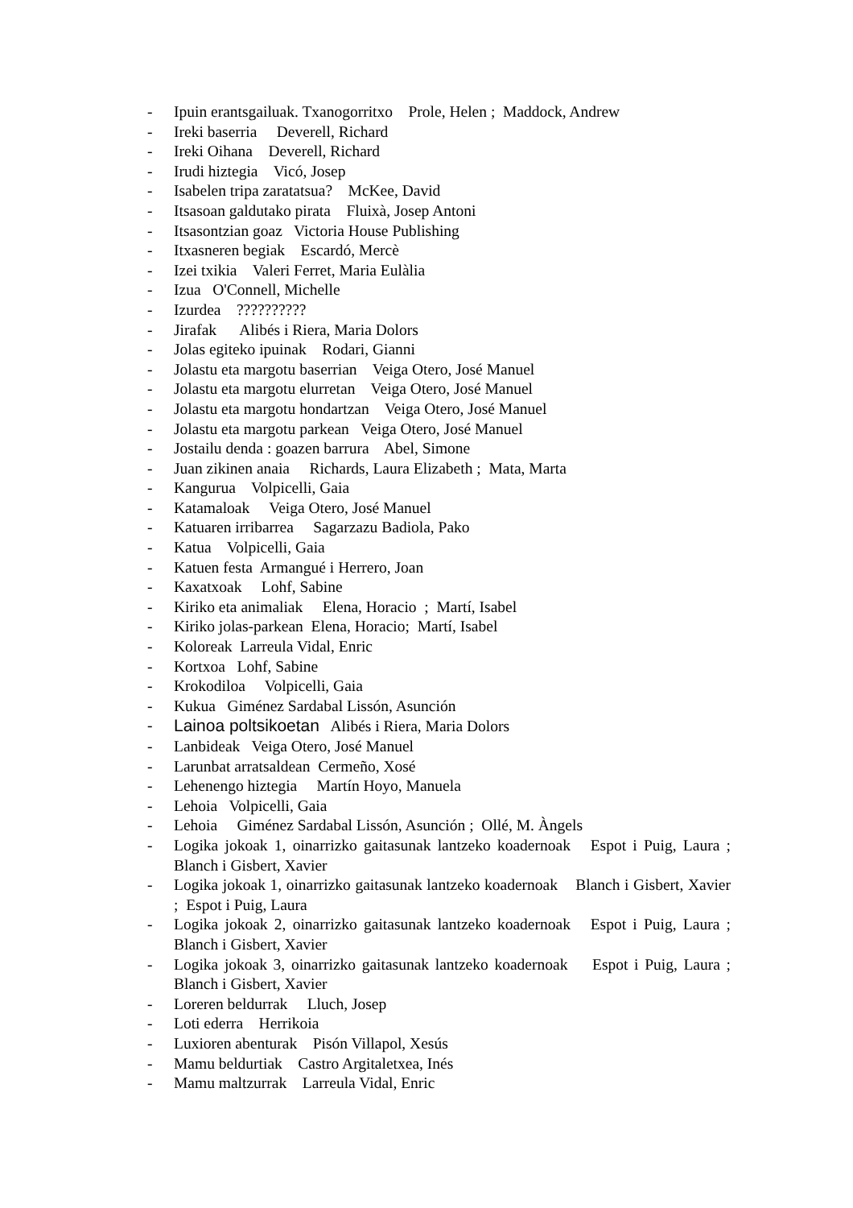- Ipuin erantsgailuak. Txanogorritxo Prole, Helen ; Maddock, Andrew
- Ireki baserria Deverell, Richard
- Ireki Oihana Deverell, Richard
- Irudi hiztegia Vicó, Josep
- Isabelen tripa zaratatsua? McKee, David
- Itsasoan galdutako pirata Fluixà, Josep Antoni
- Itsasontzian goaz Victoria House Publishing
- Itxasneren begiak Escardó, Mercè
- Izei txikia Valeri Ferret, Maria Eulàlia
- Izua O'Connell, Michelle
- Izurdea ??????????
- Jirafak Alibés i Riera, Maria Dolors
- Jolas egiteko ipuinak Rodari, Gianni
- Jolastu eta margotu baserrian Veiga Otero, José Manuel
- Jolastu eta margotu elurretan Veiga Otero, José Manuel
- Jolastu eta margotu hondartzan Veiga Otero, José Manuel
- Jolastu eta margotu parkean Veiga Otero, José Manuel
- Jostailu denda : goazen barrura Abel, Simone
- Juan zikinen anaia Richards, Laura Elizabeth ; Mata, Marta
- Kangurua Volpicelli, Gaia
- Katamaloak Veiga Otero, José Manuel
- Katuaren irribarrea Sagarzazu Badiola, Pako
- Katua Volpicelli, Gaia
- Katuen festa Armangué i Herrero, Joan
- Kaxatxoak Lohf, Sabine
- Kiriko eta animaliak Elena, Horacio ; Martí, Isabel
- Kiriko jolas-parkean Elena, Horacio; Martí, Isabel
- Koloreak Larreula Vidal, Enric
- Kortxoa Lohf, Sabine
- Krokodiloa Volpicelli, Gaia
- Kukua Giménez Sardabal Lissón, Asunción
- Lainoa poltsikoetan Alibés i Riera, Maria Dolors
- Lanbideak Veiga Otero, José Manuel
- Larunbat arratsaldean Cermeño, Xosé
- Lehenengo hiztegia Martín Hoyo, Manuela
- Lehoia Volpicelli, Gaia
- Lehoia Giménez Sardabal Lissón, Asunción ; Ollé, M. Àngels
- Logika jokoak 1, oinarrizko gaitasunak lantzeko koadernoak Espot i Puig, Laura ; Blanch i Gisbert, Xavier
- Logika jokoak 1, oinarrizko gaitasunak lantzeko koadernoak Blanch i Gisbert, Xavier ; Espot i Puig, Laura
- Logika jokoak 2, oinarrizko gaitasunak lantzeko koadernoak Espot i Puig, Laura ; Blanch i Gisbert, Xavier
- Logika jokoak 3, oinarrizko gaitasunak lantzeko koadernoak Espot i Puig, Laura ; Blanch i Gisbert, Xavier
- Loreren beldurrak Lluch, Josep
- Loti ederra Herrikoia
- Luxioren abenturak Pisón Villapol, Xesús
- Mamu beldurtiak Castro Argitaletxea, Inés
- Mamu maltzurrak Larreula Vidal, Enric